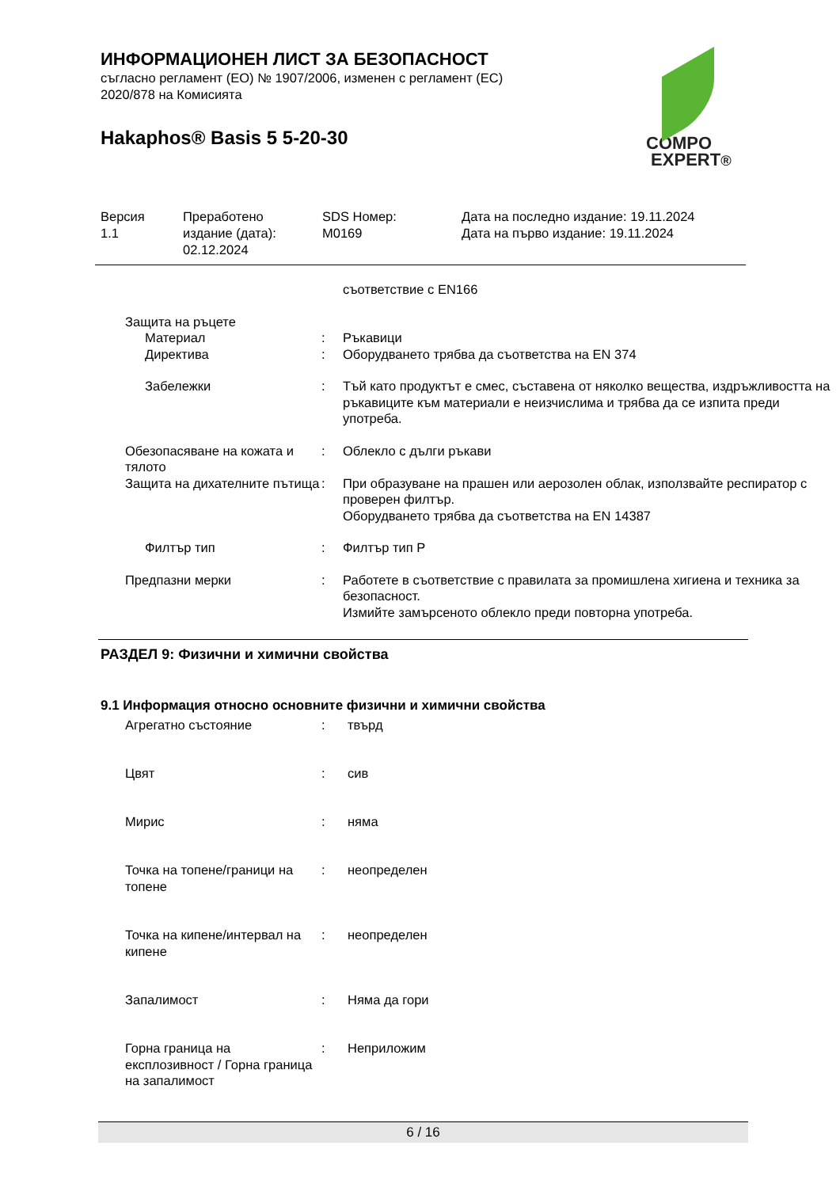ИНФОРМАЦИОНЕН ЛИСТ ЗА БЕЗОПАСНОСТ
съгласно регламент (ЕО) № 1907/2006, изменен с регламент (ЕС)
2020/878 на Комисията
Hakaphos® Basis 5 5-20-30
COMPO
EXPERT®
| Версия 1.1 | Преработено издание (дата): 02.12.2024 | SDS Номер: M0169 | Дата на последно издание: 19.11.2024 Дата на първо издание: 19.11.2024 |
| | | съответствие с EN166 |
| Защита на ръцете | | |
| Материал | : | Ръкавици |
| Директива | : | Оборудването трябва да съответства на EN 374 |
| Забележки | : | Тъй като продуктът е смес, съставена от няколко вещества, издръжливостта на ръкавиците към материали е неизчислима и трябва да се изпита преди употреба. |
| Обезопасяване на кожата и тялото | : | Облекло с дълги ръкави |
| Защита на дихателните пътища | : | При образуване на прашен или аерозолен облак, използвайте респиратор с проверен филтър. Оборудването трябва да съответства на EN 14387 |
| Филтър тип | : | Филтър тип P |
| Предпазни мерки | : | Работете в съответствие с правилата за промишлена хигиена и техника за безопасност. Измийте замърсеното облекло преди повторна употреба. |
РАЗДЕЛ 9: Физични и химични свойства
9.1 Информация относно основните физични и химични свойства
| Агрегатно състояние | : | твърд |
| Цвят | : | сив |
| Мирис | : | няма |
| Точка на топене/граници на топене | : | неопределен |
| Точка на кипене/интервал на кипене | : | неопределен |
| Запалимост | : | Няма да гори |
| Горна граница на експлозивност / Горна граница на запалимост | : | Неприложим |
6 / 16